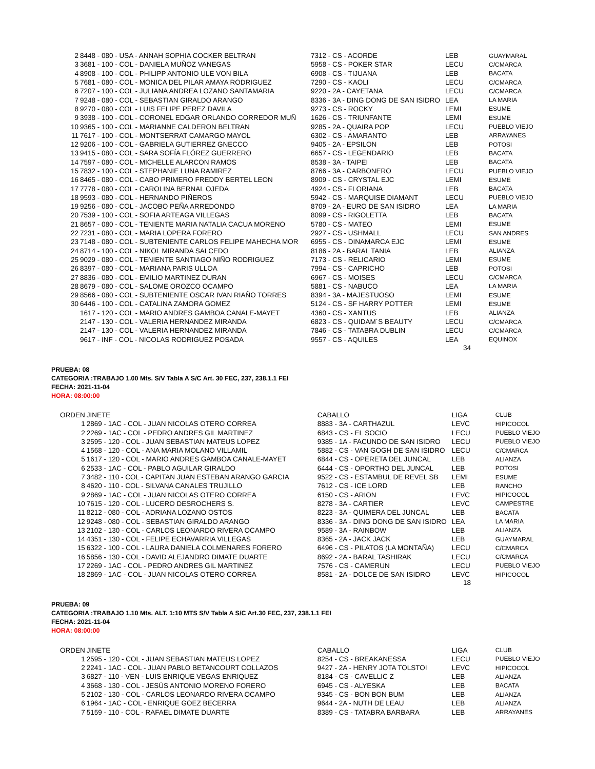| 2 | 8448 - 080 - USA - ANNAH SOPHIA COCKER BELTRAN | 7312 - CS - ACORDE | LEB | GUAYMARAL |
| 3 | 3681 - 100 - COL - DANIELA MUÑOZ VANEGAS | 5958 - CS - POKER STAR | LECU | C/CMARCA |
| 4 | 8908 - 100 - COL - PHILIPP ANTONIO ULE VON BILA | 6908 - CS - TIJUANA | LEB | BACATA |
| 5 | 7681 - 080 - COL - MONICA DEL PILAR AMAYA RODRIGUEZ | 7290 - CS - KAOLI | LECU | C/CMARCA |
| 6 | 7207 - 100 - COL - JULIANA ANDREA LOZANO SANTAMARIA | 9220 - 2A - CAYETANA | LECU | C/CMARCA |
| 7 | 9248 - 080 - COL - SEBASTIAN GIRALDO ARANGO | 8336 - 3A - DING DONG DE SAN ISIDRO | LEA | LA MARIA |
| 8 | 9270 - 080 - COL - LUIS FELIPE PEREZ DAVILA | 9273 - CS - ROCKY | LEMI | ESUME |
| 9 | 3938 - 100 - COL - CORONEL EDGAR ORLANDO CORREDOR MUÑ | 1626 - CS - TRIUNFANTE | LEMI | ESUME |
| 10 | 9365 - 100 - COL - MARIANNE CALDERON BELTRAN | 9285 - 2A - QUAIRA POP | LECU | PUEBLO VIEJO |
| 11 | 7617 - 100 - COL - MONTSERRAT CAMARGO MAYOL | 6302 - CS - AMARANTO | LEB | ARRAYANES |
| 12 | 9206 - 100 - COL - GABRIELA GUTIERREZ GNECCO | 9405 - 2A - EPSILON | LEB | POTOSI |
| 13 | 9415 - 080 - COL - SARA SOFÍA FLÓREZ GUERRERO | 6657 - CS - LEGENDARIO | LEB | BACATA |
| 14 | 7597 - 080 - COL - MICHELLE ALARCON RAMOS | 8538 - 3A - TAIPEI | LEB | BACATA |
| 15 | 7832 - 100 - COL - STEPHANIE LUNA RAMIREZ | 8766 - 3A - CARBONERO | LECU | PUEBLO VIEJO |
| 16 | 8465 - 080 - COL - CABO PRIMERO FREDDY BERTEL LEON | 8909 - CS - CRYSTAL EJC | LEMI | ESUME |
| 17 | 7778 - 080 - COL - CAROLINA BERNAL OJEDA | 4924 - CS - FLORIANA | LEB | BACATA |
| 18 | 9593 - 080 - COL - HERNANDO PIÑEROS | 5942 - CS - MARQUISE DIAMANT | LECU | PUEBLO VIEJO |
| 19 | 9256 - 080 - COL - JACOBO PEÑA ARREDONDO | 8709 - 2A - EURO DE SAN ISIDRO | LEA | LA MARIA |
| 20 | 7539 - 100 - COL - SOFIA ARTEAGA VILLEGAS | 8099 - CS - RIGOLETTA | LEB | BACATA |
| 21 | 8657 - 080 - COL - TENIENTE MARIA NATALIA CACUA MORENO | 5780 - CS - MATEO | LEMI | ESUME |
| 22 | 7231 - 080 - COL - MARIA LOPERA FORERO | 2927 - CS - USHMALL | LECU | SAN ANDRES |
| 23 | 7148 - 080 - COL - SUBTENIENTE CARLOS FELIPE MAHECHA MOR | 6955 - CS - DINAMARCA EJC | LEMI | ESUME |
| 24 | 8714 - 100 - COL - NIKOL MIRANDA SALCEDO | 8186 - 2A - BARAL TANIA | LEB | ALIANZA |
| 25 | 9029 - 080 - COL - TENIENTE SANTIAGO NIÑO RODRIGUEZ | 7173 - CS - RELICARIO | LEMI | ESUME |
| 26 | 8397 - 080 - COL - MARIANA PARIS ULLOA | 7994 - CS - CAPRICHO | LEB | POTOSI |
| 27 | 8836 - 080 - COL - EMILIO MARTINEZ DURAN | 6967 - CS - MOISES | LECU | C/CMARCA |
| 28 | 8679 - 080 - COL - SALOME OROZCO OCAMPO | 5881 - CS - NABUCO | LEA | LA MARIA |
| 29 | 8566 - 080 - COL - SUBTENIENTE OSCAR IVAN RIAÑO TORRES | 8394 - 3A - MAJESTUOSO | LEMI | ESUME |
| 30 | 6446 - 100 - COL - CATALINA ZAMORA GOMEZ | 5124 - CS - SF HARRY POTTER | LEMI | ESUME |
| | 1617 - 120 - COL - MARIO ANDRES GAMBOA CANALE-MAYET | 4360 - CS - XANTUS | LEB | ALIANZA |
| | 2147 - 130 - COL - VALERIA HERNANDEZ MIRANDA | 6823 - CS - QUIDAM´S BEAUTY | LECU | C/CMARCA |
| | 2147 - 130 - COL - VALERIA HERNANDEZ MIRANDA | 7846 - CS - TATABRA DUBLIN | LECU | C/CMARCA |
| | 9617 - INF - COL - NICOLAS RODRIGUEZ POSADA | 9557 - CS - AQUILES | LEA | EQUINOX |
34
PRUEBA: 08
CATEGORIA :TRABAJO 1.00 Mts. S/V Tabla A S/C Art. 30 FEC, 237, 238.1.1 FEI
FECHA: 2021-11-04
HORA: 08:00:00
| ORDEN | JINETE | CABALLO | LIGA | CLUB |
| --- | --- | --- | --- | --- |
| 1 | 2869 - 1AC - COL - JUAN NICOLAS OTERO CORREA | 8883 - 3A - CARTHAZUL | LEVC | HIPICOCOL |
| 2 | 2269 - 1AC - COL - PEDRO ANDRES GIL MARTINEZ | 6843 - CS - EL SOCIO | LECU | PUEBLO VIEJO |
| 3 | 2595 - 120 - COL - JUAN SEBASTIAN MATEUS LOPEZ | 9385 - 1A - FACUNDO DE SAN ISIDRO | LECU | PUEBLO VIEJO |
| 4 | 1568 - 120 - COL - ANA MARIA MOLANO VILLAMIL | 5882 - CS - VAN GOGH DE SAN ISIDRO | LECU | C/CMARCA |
| 5 | 1617 - 120 - COL - MARIO ANDRES GAMBOA CANALE-MAYET | 6844 - CS - OPERETA DEL JUNCAL | LEB | ALIANZA |
| 6 | 2533 - 1AC - COL - PABLO AGUILAR GIRALDO | 6444 - CS - OPORTHO DEL JUNCAL | LEB | POTOSI |
| 7 | 3482 - 110 - COL - CAPITAN JUAN ESTEBAN ARANGO GARCIA | 9522 - CS - ESTAMBUL DE REVEL SB | LEMI | ESUME |
| 8 | 4620 - 110 - COL - SILVANA CANALES TRUJILLO | 7612 - CS - ICE LORD | LEB | RANCHO |
| 9 | 2869 - 1AC - COL - JUAN NICOLAS OTERO CORREA | 6150 - CS - ARION | LEVC | HIPICOCOL |
| 10 | 7615 - 120 - COL - LUCERO DESROCHERS S. | 8278 - 3A - CARTIER | LEVC | CAMPESTRE |
| 11 | 8212 - 080 - COL - ADRIANA LOZANO OSTOS | 8223 - 3A - QUIMERA DEL JUNCAL | LEB | BACATA |
| 12 | 9248 - 080 - COL - SEBASTIAN GIRALDO ARANGO | 8336 - 3A - DING DONG DE SAN ISIDRO | LEA | LA MARIA |
| 13 | 2102 - 130 - COL - CARLOS LEONARDO RIVERA OCAMPO | 9589 - 3A - RAINBOW | LEB | ALIANZA |
| 14 | 4351 - 130 - COL - FELIPE ECHAVARRIA VILLEGAS | 8365 - 2A - JACK JACK | LEB | GUAYMARAL |
| 15 | 6322 - 100 - COL - LAURA DANIELA COLMENARES FORERO | 6496 - CS - PILATOS (LA MONTAÑA) | LECU | C/CMARCA |
| 16 | 5856 - 130 - COL - DAVID ALEJANDRO DIMATE DUARTE | 8692 - 2A - BARAL TASHIRAK | LECU | C/CMARCA |
| 17 | 2269 - 1AC - COL - PEDRO ANDRES GIL MARTINEZ | 7576 - CS - CAMERUN | LECU | PUEBLO VIEJO |
| 18 | 2869 - 1AC - COL - JUAN NICOLAS OTERO CORREA | 8581 - 2A - DOLCE DE SAN ISIDRO | LEVC | HIPICOCOL |
18
PRUEBA: 09
CATEGORIA :TRABAJO 1.10 Mts. ALT. 1:10 MTS S/V Tabla A S/C Art.30 FEC, 237, 238.1.1 FEI
FECHA: 2021-11-04
HORA: 08:00:00
| ORDEN | JINETE | CABALLO | LIGA | CLUB |
| --- | --- | --- | --- | --- |
| 1 | 2595 - 120 - COL - JUAN SEBASTIAN MATEUS LOPEZ | 8254 - CS - BREAKANESSA | LECU | PUEBLO VIEJO |
| 2 | 2241 - 1AC - COL - JUAN PABLO BETANCOURT COLLAZOS | 9427 - 2A - HENRY JOTA TOLSTOI | LEVC | HIPICOCOL |
| 3 | 6827 - 110 - VEN - LUIS ENRIQUE VEGAS ENRIQUEZ | 8184 - CS - CAVELLIC Z | LEB | ALIANZA |
| 4 | 3668 - 130 - COL - JESÚS ANTONIO MORENO FORERO | 6945 - CS - ALYESKA | LEB | BACATA |
| 5 | 2102 - 130 - COL - CARLOS LEONARDO RIVERA OCAMPO | 9345 - CS - BON BON BUM | LEB | ALIANZA |
| 6 | 1964 - 1AC - COL - ENRIQUE GOEZ BECERRA | 9644 - 2A - NUTH DE LEAU | LEB | ALIANZA |
| 7 | 5159 - 110 - COL - RAFAEL DIMATE DUARTE | 8389 - CS - TATABRA BARBARA | LEB | ARRAYANES |